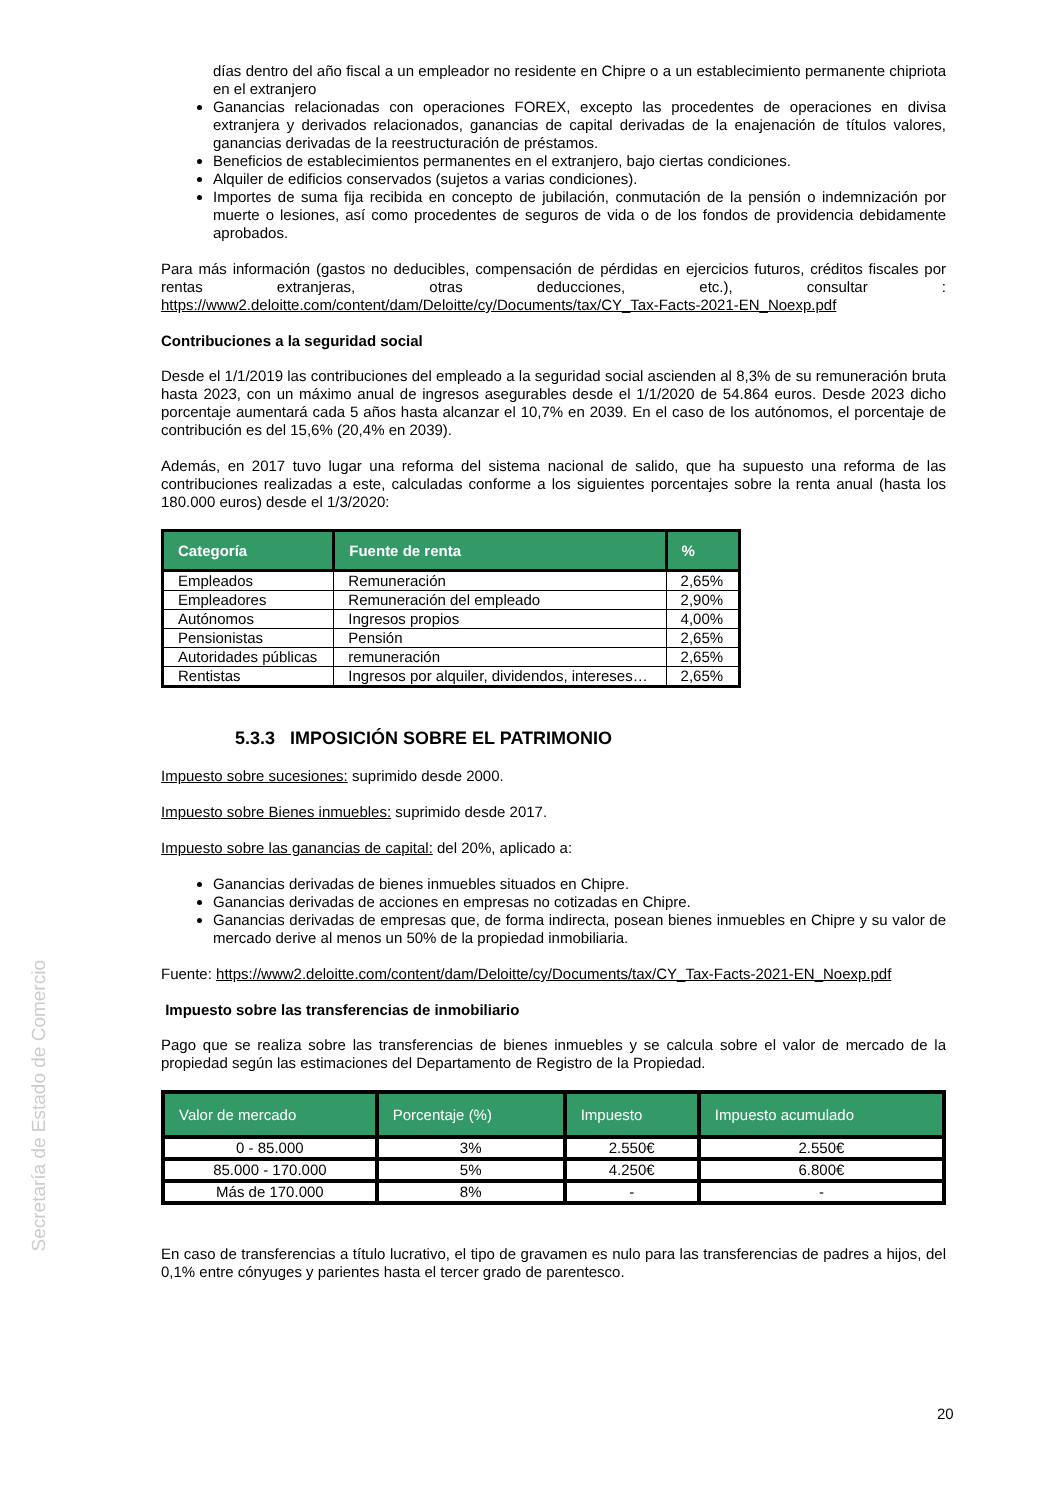Secretaría de Estado de Comercio
días dentro del año fiscal a un empleador no residente en Chipre o a un establecimiento permanente chipriota en el extranjero
Ganancias relacionadas con operaciones FOREX, excepto las procedentes de operaciones en divisa extranjera y derivados relacionados, ganancias de capital derivadas de la enajenación de títulos valores, ganancias derivadas de la reestructuración de préstamos.
Beneficios de establecimientos permanentes en el extranjero, bajo ciertas condiciones.
Alquiler de edificios conservados (sujetos a varias condiciones).
Importes de suma fija recibida en concepto de jubilación, conmutación de la pensión o indemnización por muerte o lesiones, así como procedentes de seguros de vida o de los fondos de providencia debidamente aprobados.
Para más información (gastos no deducibles, compensación de pérdidas en ejercicios futuros, créditos fiscales por rentas extranjeras, otras deducciones, etc.), consultar : https://www2.deloitte.com/content/dam/Deloitte/cy/Documents/tax/CY_Tax-Facts-2021-EN_Noexp.pdf
Contribuciones a la seguridad social
Desde el 1/1/2019 las contribuciones del empleado a la seguridad social ascienden al 8,3% de su remuneración bruta hasta 2023, con un máximo anual de ingresos asegurables desde el 1/1/2020 de 54.864 euros. Desde 2023 dicho porcentaje aumentará cada 5 años hasta alcanzar el 10,7% en 2039. En el caso de los autónomos, el porcentaje de contribución es del 15,6% (20,4% en 2039).
Además, en 2017 tuvo lugar una reforma del sistema nacional de salido, que ha supuesto una reforma de las contribuciones realizadas a este, calculadas conforme a los siguientes porcentajes sobre la renta anual (hasta los 180.000 euros) desde el 1/3/2020:
| Categoría | Fuente de renta | % |
| --- | --- | --- |
| Empleados | Remuneración | 2,65% |
| Empleadores | Remuneración del empleado | 2,90% |
| Autónomos | Ingresos propios | 4,00% |
| Pensionistas | Pensión | 2,65% |
| Autoridades públicas | remuneración | 2,65% |
| Rentistas | Ingresos por alquiler, dividendos, intereses… | 2,65% |
5.3.3 IMPOSICIÓN SOBRE EL PATRIMONIO
Impuesto sobre sucesiones: suprimido desde 2000.
Impuesto sobre Bienes inmuebles: suprimido desde 2017.
Impuesto sobre las ganancias de capital: del 20%, aplicado a:
Ganancias derivadas de bienes inmuebles situados en Chipre.
Ganancias derivadas de acciones en empresas no cotizadas en Chipre.
Ganancias derivadas de empresas que, de forma indirecta, posean bienes inmuebles en Chipre y su valor de mercado derive al menos un 50% de la propiedad inmobiliaria.
Fuente: https://www2.deloitte.com/content/dam/Deloitte/cy/Documents/tax/CY_Tax-Facts-2021-EN_Noexp.pdf
Impuesto sobre las transferencias de inmobiliario
Pago que se realiza sobre las transferencias de bienes inmuebles y se calcula sobre el valor de mercado de la propiedad según las estimaciones del Departamento de Registro de la Propiedad.
| Valor de mercado | Porcentaje (%) | Impuesto | Impuesto acumulado |
| --- | --- | --- | --- |
| 0 - 85.000 | 3% | 2.550€ | 2.550€ |
| 85.000 - 170.000 | 5% | 4.250€ | 6.800€ |
| Más de 170.000 | 8% | - | - |
En caso de transferencias a título lucrativo, el tipo de gravamen es nulo para las transferencias de padres a hijos, del 0,1% entre cónyuges y parientes hasta el tercer grado de parentesco.
20